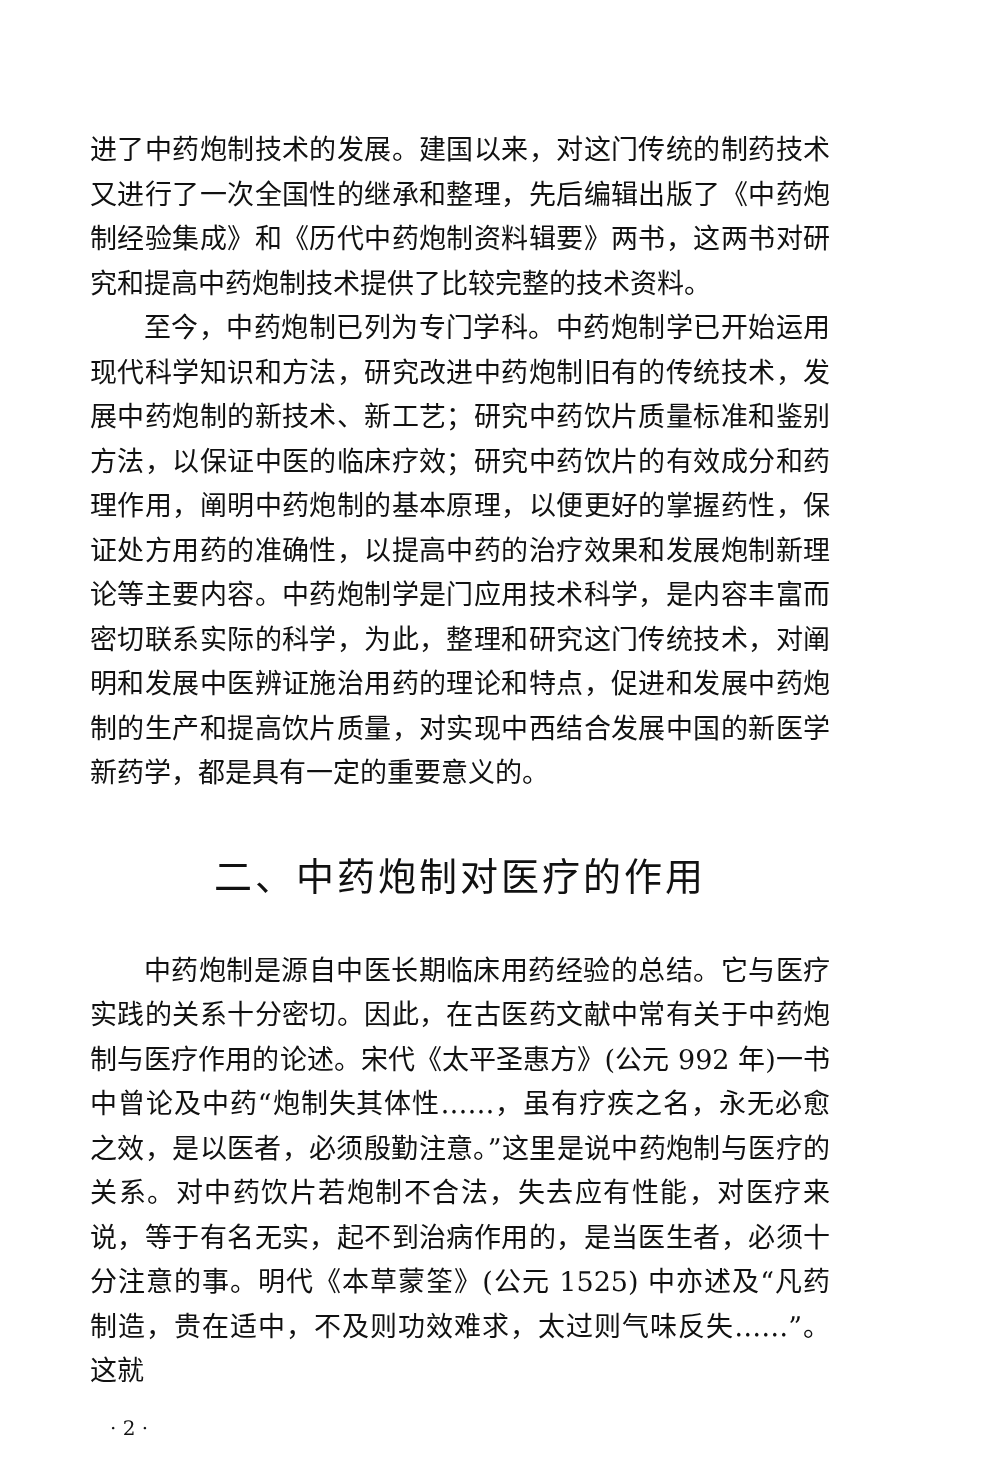进了中药炮制技术的发展。建国以来，对这门传统的制药技术又进行了一次全国性的继承和整理，先后编辑出版了《中药炮制经验集成》和《历代中药炮制资料辑要》两书，这两书对研究和提高中药炮制技术提供了比较完整的技术资料。
至今，中药炮制已列为专门学科。中药炮制学已开始运用现代科学知识和方法，研究改进中药炮制旧有的传统技术，发展中药炮制的新技术、新工艺；研究中药饮片质量标准和鉴别方法，以保证中医的临床疗效；研究中药饮片的有效成分和药理作用，阐明中药炮制的基本原理，以便更好的掌握药性，保证处方用药的准确性，以提高中药的治疗效果和发展炮制新理论等主要内容。中药炮制学是门应用技术科学，是内容丰富而密切联系实际的科学，为此，整理和研究这门传统技术，对阐明和发展中医辨证施治用药的理论和特点，促进和发展中药炮制的生产和提高饮片质量，对实现中西结合发展中国的新医学新药学，都是具有一定的重要意义的。
二、中药炮制对医疗的作用
中药炮制是源自中医长期临床用药经验的总结。它与医疗实践的关系十分密切。因此，在古医药文献中常有关于中药炮制与医疗作用的论述。宋代《太平圣惠方》(公元 992 年)一书中曾论及中药“炮制失其体性……，虽有疗疾之名，永无必愈之效，是以医者，必须殷勤注意。”这里是说中药炮制与医疗的关系。对中药饮片若炮制不合法，失去应有性能，对医疗来说，等于有名无实，起不到治病作用的，是当医生者，必须十分注意的事。明代《本草蒙筌》(公元 1525) 中亦述及“凡药制造，贵在适中，不及则功效难求，太过则气味反失……”。这就
· 2 ·